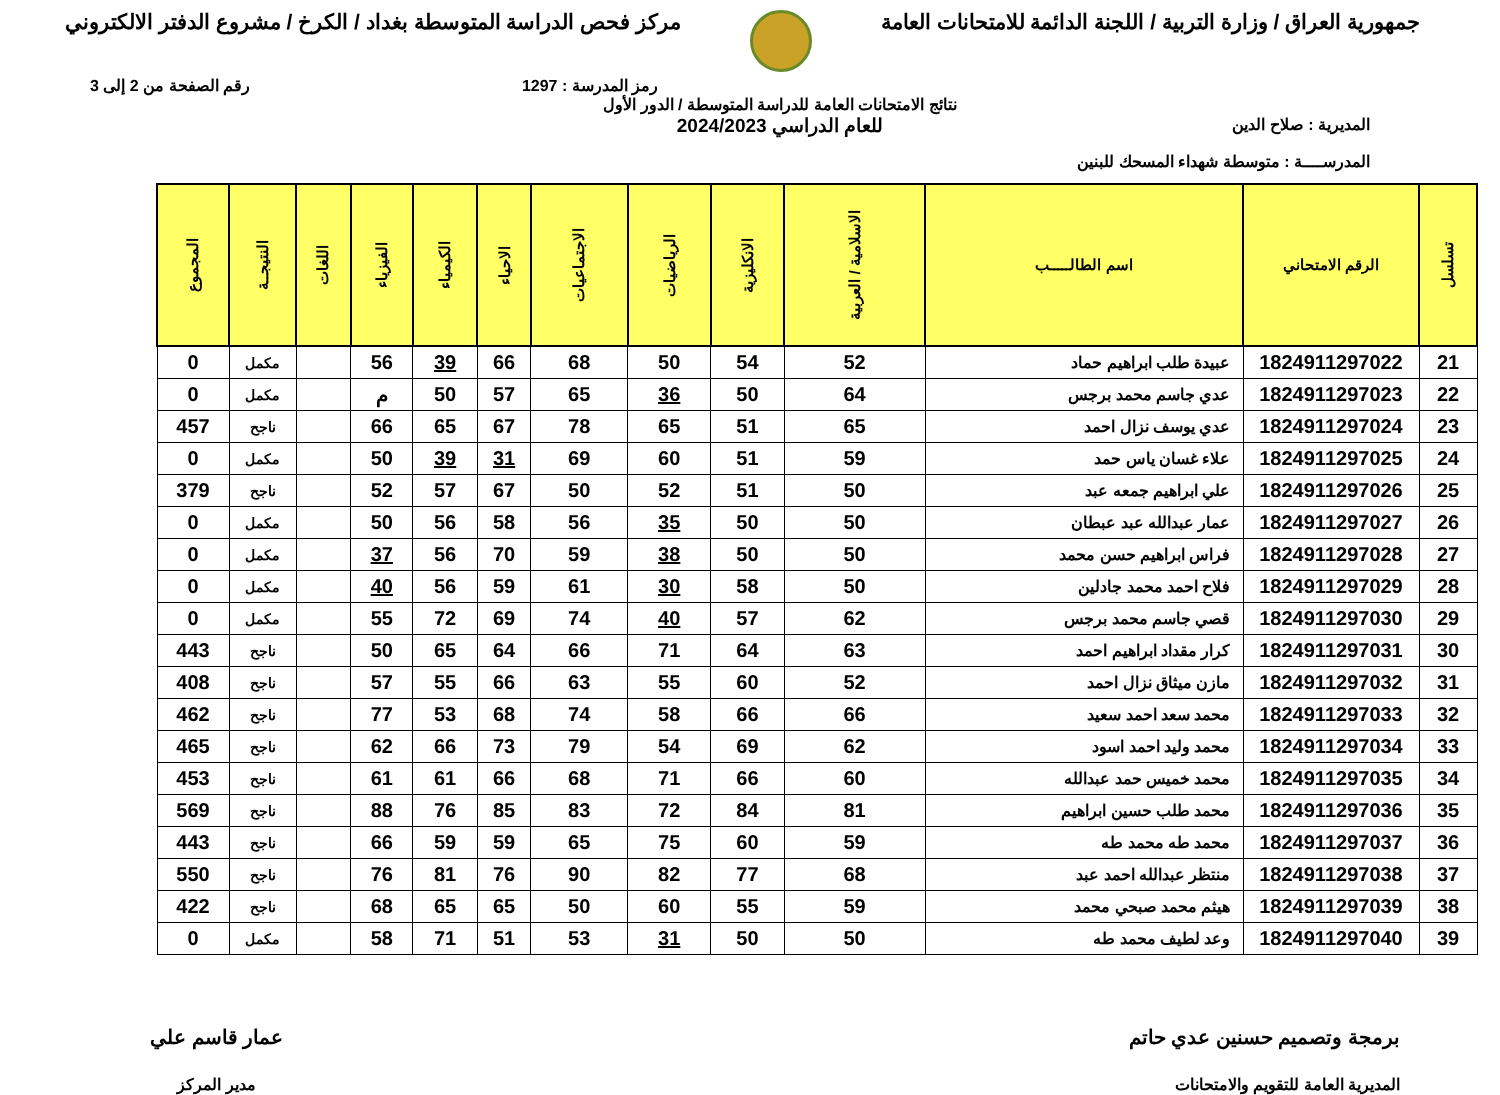جمهورية العراق / وزارة التربية / اللجنة الدائمة للامتحانات العامة
مركز فحص الدراسة المتوسطة بغداد / الكرخ / مشروع الدفتر الالكتروني
رمز المدرسة : 1297 رقم الصفحة من 2 إلى 3
المديرية : صلاح الدين
المدرســــة : متوسطة شهداء المسحك للبنين
نتائج الامتحانات العامة للدراسة المتوسطة / الدور الأول
للعام الدراسي 2024/2023
| تسلسل | الرقم الامتحاني | اسم الطالـــــب | الاسلامية / العربية | الانكليزية | الرياضيات | الاجتماعيات | الاحياء | الكيمياء | الفيزياء | اللغات | النتيجــة | المجموع |
| --- | --- | --- | --- | --- | --- | --- | --- | --- | --- | --- | --- | --- |
| 21 | 1824911297022 | عبيدة طلب ابراهيم حماد | 52 | 54 | 50 | 68 | 66 | 39 | 56 | | مكمل | 0 |
| 22 | 1824911297023 | عدي جاسم محمد برجس | 64 | 50 | 36 | 65 | 57 | 50 | م | | مكمل | 0 |
| 23 | 1824911297024 | عدي يوسف نزال احمد | 65 | 51 | 65 | 78 | 67 | 65 | 66 | | ناجح | 457 |
| 24 | 1824911297025 | علاء غسان ياس حمد | 59 | 51 | 60 | 69 | 31 | 39 | 50 | | مكمل | 0 |
| 25 | 1824911297026 | علي ابراهيم جمعه عبد | 50 | 51 | 52 | 50 | 67 | 57 | 52 | | ناجح | 379 |
| 26 | 1824911297027 | عمار عبدالله عبد عبطان | 50 | 50 | 35 | 56 | 58 | 56 | 50 | | مكمل | 0 |
| 27 | 1824911297028 | فراس ابراهيم حسن محمد | 50 | 50 | 38 | 59 | 70 | 56 | 37 | | مكمل | 0 |
| 28 | 1824911297029 | فلاح احمد محمد جادلين | 50 | 58 | 30 | 61 | 59 | 56 | 40 | | مكمل | 0 |
| 29 | 1824911297030 | قصي جاسم محمد برجس | 62 | 57 | 40 | 74 | 69 | 72 | 55 | | مكمل | 0 |
| 30 | 1824911297031 | كرار مقداد ابراهيم احمد | 63 | 64 | 71 | 66 | 64 | 65 | 50 | | ناجح | 443 |
| 31 | 1824911297032 | مازن ميثاق نزال احمد | 52 | 60 | 55 | 63 | 66 | 55 | 57 | | ناجح | 408 |
| 32 | 1824911297033 | محمد سعد احمد سعيد | 66 | 66 | 58 | 74 | 68 | 53 | 77 | | ناجح | 462 |
| 33 | 1824911297034 | محمد وليد احمد اسود | 62 | 69 | 54 | 79 | 73 | 66 | 62 | | ناجح | 465 |
| 34 | 1824911297035 | محمد خميس حمد عبدالله | 60 | 66 | 71 | 68 | 66 | 61 | 61 | | ناجح | 453 |
| 35 | 1824911297036 | محمد طلب حسين ابراهيم | 81 | 84 | 72 | 83 | 85 | 76 | 88 | | ناجح | 569 |
| 36 | 1824911297037 | محمد طه محمد طه | 59 | 60 | 75 | 65 | 59 | 59 | 66 | | ناجح | 443 |
| 37 | 1824911297038 | منتظر عبدالله احمد عبد | 68 | 77 | 82 | 90 | 76 | 81 | 76 | | ناجح | 550 |
| 38 | 1824911297039 | هيثم محمد صبحي محمد | 59 | 55 | 60 | 50 | 65 | 65 | 68 | | ناجح | 422 |
| 39 | 1824911297040 | وعد لطيف محمد طه | 50 | 50 | 31 | 53 | 51 | 71 | 58 | | مكمل | 0 |
برمجة وتصميم حسنين عدي حاتم
المديرية العامة للتقويم والامتحانات
عمار قاسم علي
مدير المركز